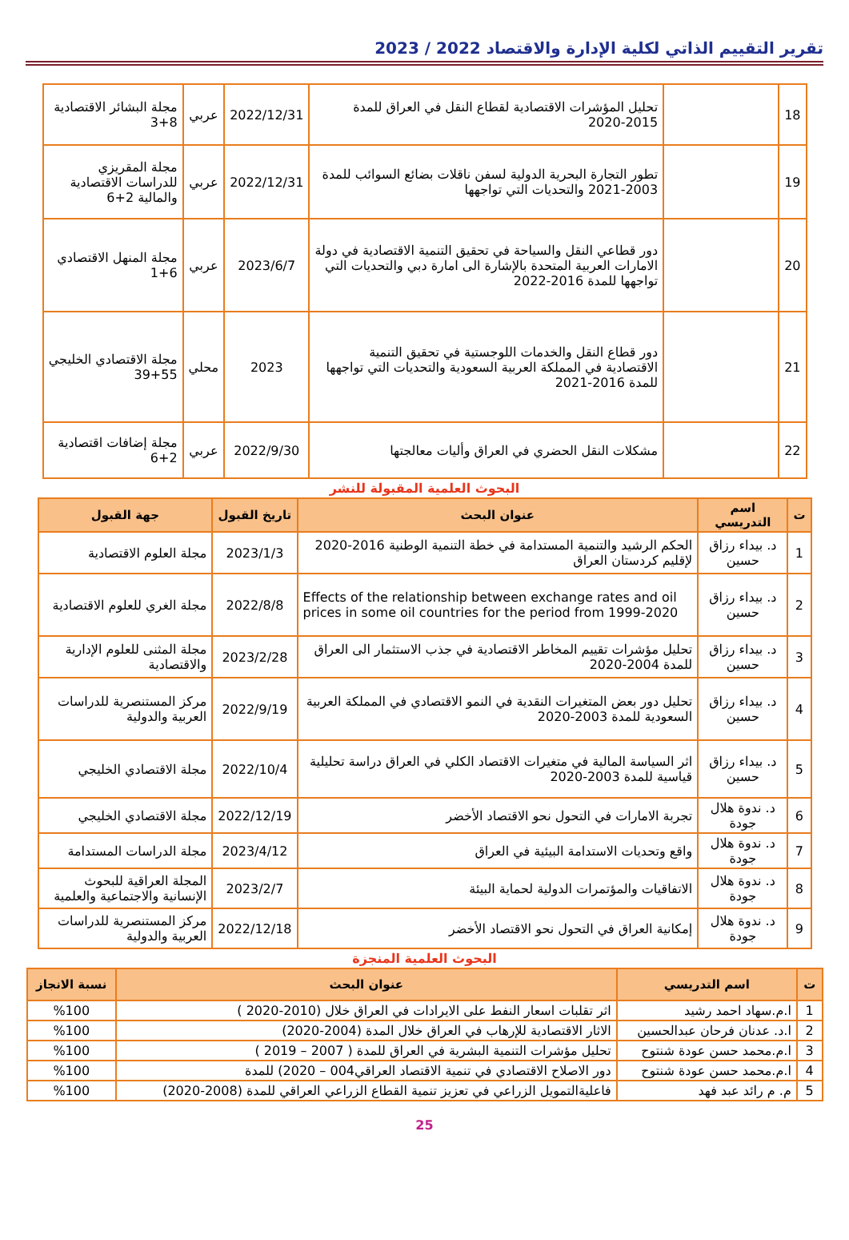تقرير التقييم الذاتي لكلية الإدارة والاقتصاد 2022 / 2023
| 18 | | تحليل المؤشرات الاقتصادية لقطاع النقل في العراق للمدة 2015-2020 | 2022/12/31 | عربي | مجلة البشائر الاقتصادية 8+3 |
| 19 | | تطور التجارة البحرية الدولية لسفن ناقلات بضائع السوائب للمدة 2003-2021 والتحديات التي تواجهها | 2022/12/31 | عربي | مجلة المقريزي للدراسات الاقتصادية والمالية 2+6 |
| 20 | | دور قطاعي النقل والسياحة في تحقيق التنمية الاقتصادية في دولة الامارات العربية المتحدة بالإشارة الى امارة دبي والتحديات التي تواجهها للمدة 2016-2022 | 2023/6/7 | عربي | مجلة المنهل الاقتصادي 6+1 |
| 21 | | دور قطاع النقل والخدمات اللوجستية في تحقيق التنمية الاقتصادية في المملكة العربية السعودية والتحديات التي تواجهها للمدة 2016-2021 | 2023 | محلي | مجلة الاقتصادي الخليجي 55+39 |
| 22 | | مشكلات النقل الحضري في العراق وأليات معالجتها | 2022/9/30 | عربي | مجلة إضافات اقتصادية 2+6 |
البحوث العلمية المقبولة للنشر
| ت | اسم التدريسي | عنوان البحث | تاريخ القبول | جهة القبول |
| --- | --- | --- | --- | --- |
| 1 | د. بيداء رزاق حسين | الحكم الرشيد والتنمية المستدامة في خطة التنمية الوطنية 2016-2020 لإقليم كردستان العراق | 2023/1/3 | مجلة العلوم الاقتصادية |
| 2 | د. بيداء رزاق حسين | Effects of the relationship between exchange rates and oil prices in some oil countries for the period from 1999-2020 | 2022/8/8 | مجلة الغري للعلوم الاقتصادية |
| 3 | د. بيداء رزاق حسين | تحليل مؤشرات تقييم المخاطر الاقتصادية في جذب الاستثمار الى العراق للمدة 2004-2020 | 2023/2/28 | مجلة المثنى للعلوم الإدارية والاقتصادية |
| 4 | د. بيداء رزاق حسين | تحليل دور بعض المتغيرات النقدية في النمو الاقتصادي في المملكة العربية السعودية للمدة 2003-2020 | 2022/9/19 | مركز المستنصرية للدراسات العربية والدولية |
| 5 | د. بيداء رزاق حسين | اثر السياسة المالية في متغيرات الاقتصاد الكلي في العراق دراسة تحليلية قياسية للمدة 2003-2020 | 2022/10/4 | مجلة الاقتصادي الخليجي |
| 6 | د. ندوة هلال جودة | تجربة الامارات في التحول نحو الاقتصاد الأخضر | 2022/12/19 | مجلة الاقتصادي الخليجي |
| 7 | د. ندوة هلال جودة | واقع وتحديات الاستدامة البيئية في العراق | 2023/4/12 | مجلة الدراسات المستدامة |
| 8 | د. ندوة هلال جودة | الاتفاقيات والمؤتمرات الدولية لحماية البيئة | 2023/2/7 | المجلة العراقية للبحوث الإنسانية والاجتماعية والعلمية |
| 9 | د. ندوة هلال جودة | إمكانية العراق في التحول نحو الاقتصاد الأخضر | 2022/12/18 | مركز المستنصرية للدراسات العربية والدولية |
البحوث العلمية المنجزة
| ت | اسم التدريسي | عنوان البحث | نسبة الانجاز |
| --- | --- | --- | --- |
| 1 | ا.م.سهاد احمد رشيد | اثر تقلبات اسعار النفط على الايرادات في العراق خلال (2010-2020 ) | %100 |
| 2 | ا.د. عدنان فرحان عبدالحسين | الاثار الاقتصادية للإرهاب في العراق خلال المدة (2004-2020) | %100 |
| 3 | ا.م.محمد حسن عودة شنتوح | تحليل مؤشرات التنمية البشرية في العراق للمدة ( 2007 – 2019 ) | %100 |
| 4 | ا.م.محمد حسن عودة شنتوح | دور الاصلاح الاقتصادي في تنمية الاقتصاد العراقي004 – 2020) للمدة | %100 |
| 5 | م. م رائد عبد فهد | فاعليةالتمويل الزراعي في تعزيز تنمية القطاع الزراعي العراقي للمدة (2008-2020) | %100 |
25